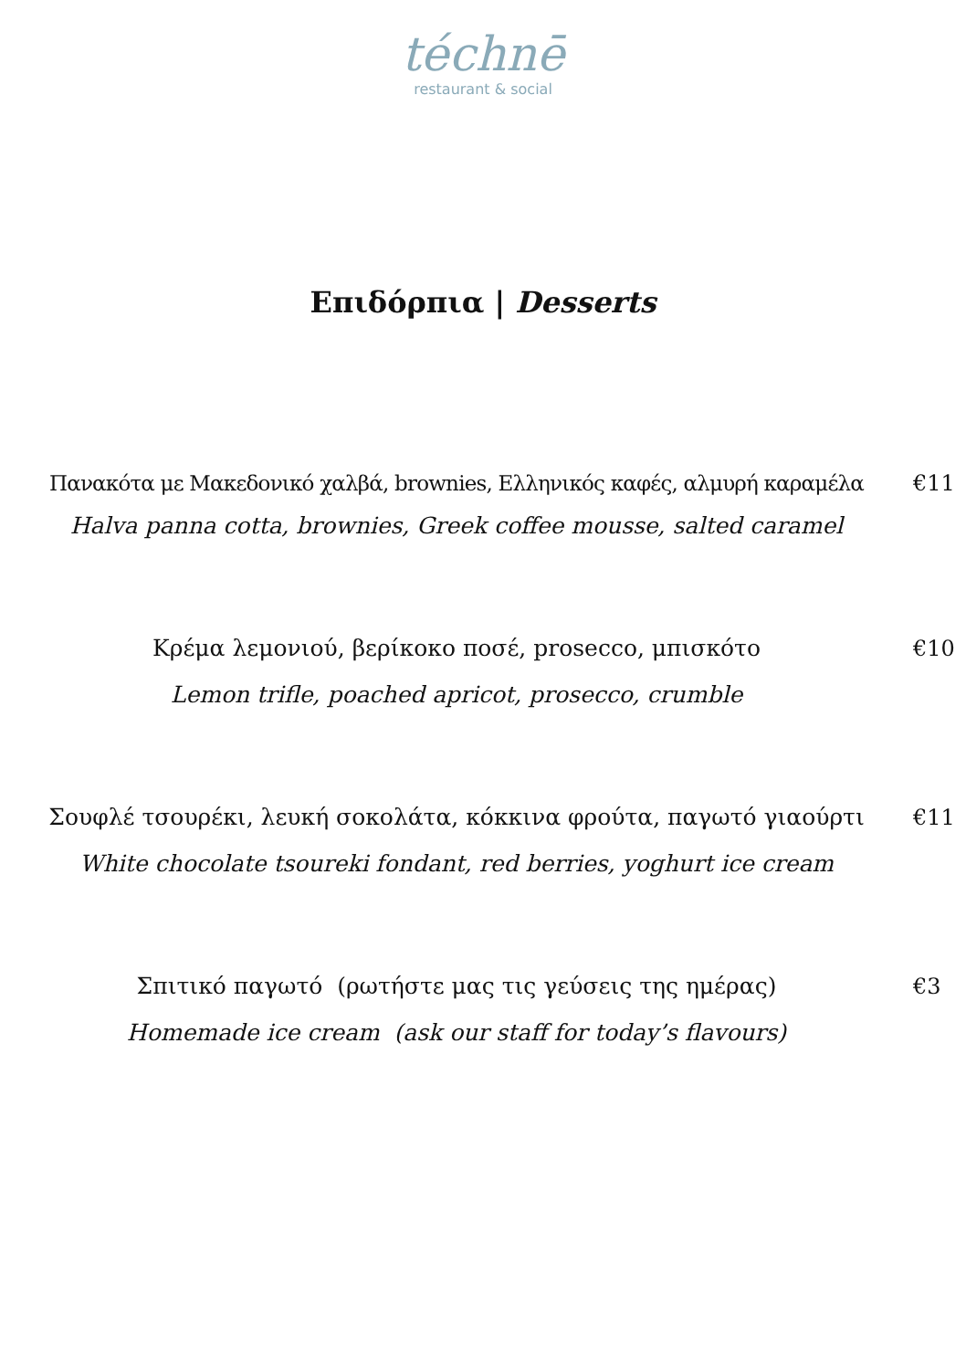téchnē
restaurant & social
Επιδόρπια | Desserts
Πανακότα με Μακεδονικό χαλβά, brownies, Ελληνικός καφές, αλμυρή καραμέλα €11
Halva panna cotta, brownies, Greek coffee mousse, salted caramel
Κρέμα λεμονιού, βερίκοκο ποσέ, prosecco, μπισκότο €10
Lemon trifle, poached apricot, prosecco, crumble
Σουφλέ τσουρέκι, λευκή σοκολάτα, κόκκινα φρούτα, παγωτό γιαούρτι €11
White chocolate tsoureki fondant, red berries, yoghurt ice cream
Σπιτικό παγωτό (ρωτήστε μας τις γεύσεις της ημέρας) €3
Homemade ice cream (ask our staff for today’s flavours)